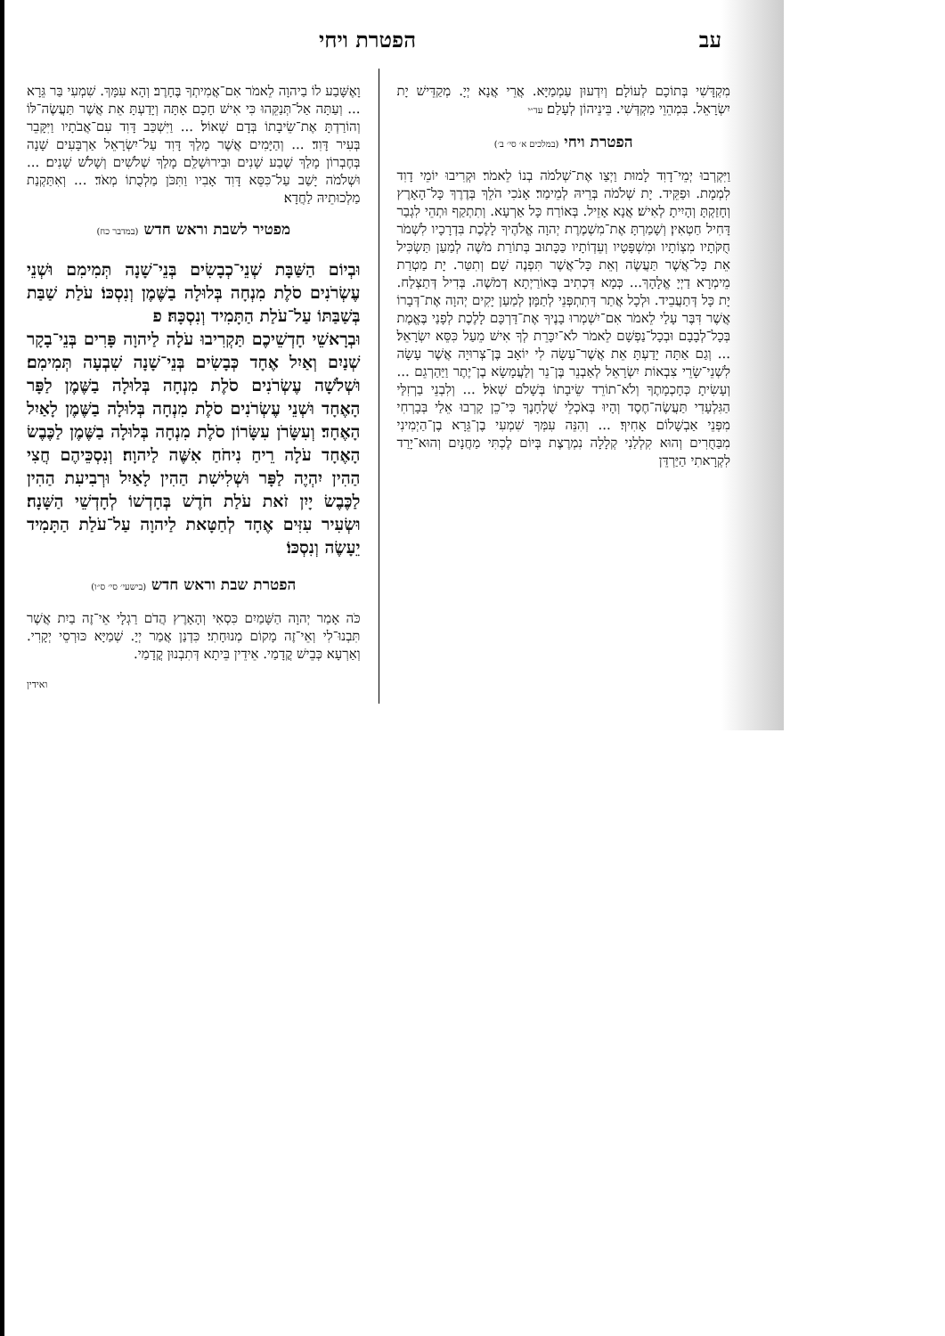עב הפטרת ויחי
מִקְדָּשִׁי בְּתוֹכָם לְעוֹלָם׃ וְיִדְעוּן עַמְמַיָּא. אֲרֵי אֲנָא יְיָ. מְקַדֵּישׁ יָת יִשְׂרָאֵל. בִּמְהֵוֵי מַקְדְּשִׁי. בֵּינֵיהוֹן לְעָלַם׃ עד״י
הפטרת ויחי (במלכים א׳ סי׳ ב׳)
וַיִּקְרְבוּ יְמֵי־דָוִד לָמוּת וַיְצַו אֶת־שְׁלֹמֹה בְנוֹ לֵאמֹר׃ וּקְרִיבוּ יוֹמֵי דָוִד לִמְמָת. וּפַקֵּיד. יָת שְׁלֹמֹה בְּרֵיהּ לְמֵימַר׃ אָנֹכִי הֹלֵךְ בְּדֶרֶךְ כָּל־הָאָרֶץ וְחָזַקְתָּ וְהָיִיתָ לְאִישׁ׃ אֲנָא אָזֵיל. בְּאוֹרַח כָּל אַרְעָא. וְתִתְקַף וּתְהֵי לִגְבַר דָּחִיל חַטְאִין׃ וְשָׁמַרְתָּ אֶת־מִשְׁמֶרֶת יְהוָה אֱלֹהֶיךָ לָלֶכֶת בִּדְרָכָיו לִשְׁמֹר חֻקֹּתָיו מִצְוֹתָיו וּמִשְׁפָּטָיו וְעֵדְוֹתָיו כַּכָּתוּב בְּתוֹרַת מֹשֶׁה לְמַעַן תַּשְׂכִּיל אֵת כָּל־אֲשֶׁר תַּעֲשֶׂה וְאֵת כָּל־אֲשֶׁר תִּפְנֶה שָׁם׃ וְתִטַּר. יָת מַטְרַת מֵימְרָא דַיְיָ אֱלָהָךְ... כְּמָא דִּכְתִיב בְּאוֹרַיְתָא דְמֹשֶׁה. בְּדִיל דְּתַצְלַח. יָת כָּל דְּתַעֲבֵיד. וּלְכָל אֲתַר דְּתִתְפְּנֵי לְתַמָּן׃ לְמַעַן יָקִים יְהוָה אֶת־דְּבָרוֹ אֲשֶׁר דִּבֶּר עָלַי לֵאמֹר אִם־יִשְׁמְרוּ בָנֶיךָ אֶת־דַּרְכָּם לָלֶכֶת לְפָנַי בֶּאֱמֶת בְּכָל־לְבָבָם וּבְכָל־נַפְשָׁם לֵאמֹר לֹא־יִכָּרֵת לְךָ אִישׁ מֵעַל כִּסֵּא יִשְׂרָאֵל׃ ... וְגַם אַתָּה יָדַעְתָּ אֵת אֲשֶׁר־עָשָׂה לִי יוֹאָב בֶּן־צְרוּיָה אֲשֶׁר עָשָׂה לִשְׁנֵי־שָׂרֵי צִבְאוֹת יִשְׂרָאֵל לְאַבְנֵר בֶּן־נֵר וְלַעֲמָשָׂא בֶן־יֶתֶר וַיַּהַרְגֵם ... וְעָשִׂיתָ כְּחָכְמָתֶךָ וְלֹא־תוֹרֵד שֵׂיבָתוֹ בְּשָׁלֹם שְׁאֹל׃ ... וְלִבְנֵי בַרְזִלַּי הַגִּלְעָדִי תַּעֲשֶׂה־חֶסֶד וְהָיוּ בְּאֹכְלֵי שֻׁלְחָנֶךָ כִּי־כֵן קָרְבוּ אֵלַי בְּבָרְחִי מִפְּנֵי אַבְשָׁלוֹם אָחִיךָ׃ ... וְהִנֵּה עִמְּךָ שִׁמְעִי בֶן־גֵּרָא בֶן־הַיְמִינִי מִבַּחֻרִים וְהוּא קִלְלַנִי קְלָלָה נִמְרֶצֶת בְּיוֹם לֶכְתִּי מַחֲנָיִם וְהוּא־יָרַד לִקְרָאתִי הַיַּרְדֵּן
וָאֶשָּׁבַע לוֹ בַיהוָה לֵאמֹר אִם־אֲמִיתְךָ בֶּחָרֶב׃ וְהָא עִמָּךְ. שִׁמְעִי בַּר גֵּרָא ... וְעַתָּה אַל־תְּנַקֵּהוּ כִּי אִישׁ חָכָם אָתָּה וְיָדַעְתָּ אֵת אֲשֶׁר תַּעֲשֶׂה־לּוֹ וְהוֹרַדְתָּ אֶת־שֵׂיבָתוֹ בְּדָם שְׁאוֹל׃ ... וַיִּשְׁכַּב דָּוִד עִם־אֲבֹתָיו וַיִּקָּבֵר בְּעִיר דָּוִד׃ ... וְהַיָּמִים אֲשֶׁר מָלַךְ דָּוִד עַל־יִשְׂרָאֵל אַרְבָּעִים שָׁנָה בְּחֶבְרוֹן מָלַךְ שֶׁבַע שָׁנִים וּבִירוּשָׁלִַם מָלַךְ שְׁלֹשִׁים וְשָׁלֹשׁ שָׁנִים׃ ... וּשְׁלֹמֹה יָשַׁב עַל־כִּסֵּא דָּוִד אָבִיו וַתִּכֹּן מַלְכֻתוֹ מְאֹד׃ ... וְאִתַּקְנַת מַלְכוּתֵיהּ לַחֲדָא׃
מפטיר לשבת וראש חדש (במדבר כח)
וּבְיוֹם הַשַּׁבָּת שְׁנֵי־כְבָשִׂים בְּנֵי־שָׁנָה תְּמִימִם וּשְׁנֵי עֶשְׂרֹנִים סֹלֶת מִנְחָה בְּלוּלָה בַשֶּׁמֶן וְנִסְכּוֹ׃ עֹלַת שַׁבַּת בְּשַׁבַּתּוֹ עַל־עֹלַת הַתָּמִיד וְנִסְכָּהּ׃ פ
וּבְרָאשֵׁי חָדְשֵׁיכֶם תַּקְרִיבוּ עֹלָה לַיהוָה פָּרִים בְּנֵי־בָקָר שְׁנַיִם וְאַיִל אֶחָד כְּבָשִׂים בְּנֵי־שָׁנָה שִׁבְעָה תְּמִימִם׃ וּשְׁלֹשָׁה עֶשְׂרֹנִים סֹלֶת מִנְחָה בְּלוּלָה בַשֶּׁמֶן לַפָּר הָאֶחָד וּשְׁנֵי עֶשְׂרֹנִים סֹלֶת מִנְחָה בְּלוּלָה בַשֶּׁמֶן לָאַיִל הָאֶחָד׃ וְעִשָּׂרֹן עִשָּׂרוֹן סֹלֶת מִנְחָה בְּלוּלָה בַשֶּׁמֶן לַכֶּבֶשׂ הָאֶחָד עֹלָה רֵיחַ נִיחֹחַ אִשֶּׁה לַיהוָה׃ וְנִסְכֵּיהֶם חֲצִי הַהִין יִהְיֶה לַפָּר וּשְׁלִישִׁת הַהִין לָאַיִל וּרְבִיעִת הַהִין לַכֶּבֶשׂ יָיִן זֹאת עֹלַת חֹדֶשׁ בְּחָדְשׁוֹ לְחָדְשֵׁי הַשָּׁנָה׃ וּשְׂעִיר עִזִּים אֶחָד לְחַטָּאת לַיהוָה עַל־עֹלַת הַתָּמִיד יֵעָשֶׂה וְנִסְכּוֹ׃
הפטרת שבת וראש חדש (בישעי׳ סי׳ ס״ו)
כֹּה אָמַר יְהוָה הַשָּׁמַיִם כִּסְאִי וְהָאָרֶץ הֲדֹם רַגְלָי אֵי־זֶה בַיִת אֲשֶׁר תִּבְנוּ־לִי וְאֵי־זֶה מָקוֹם מְנוּחָתִי׃ כִּדְנַן אֲמַר יְיָ. שְׁמַיָּא כּוּרְסֵי יְקָרִי. וְאַרְעָא כְּבֵישׁ קֳדָמַי. אֵידֵין בֵּיתָא דְּתִבְנוּן קֳדָמַי.
ואידין